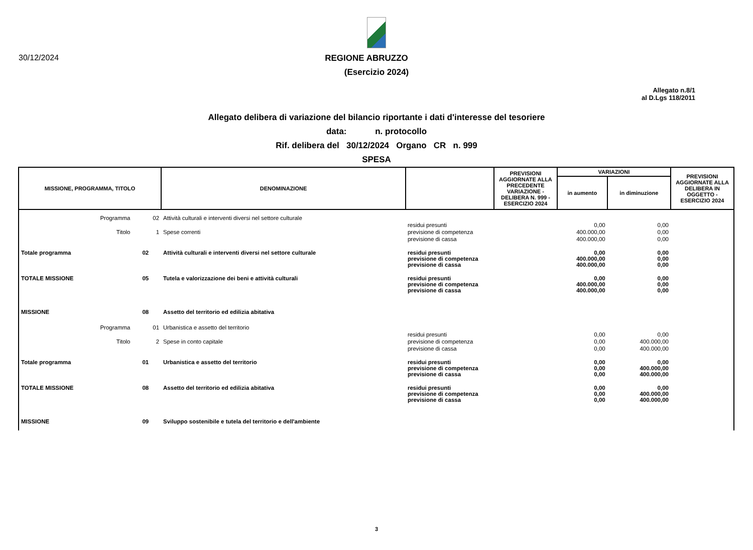30/12/2024 REGIONE ABRUZZO
(Esercizio 2024)
Allegato n.8/1
al D.Lgs 118/2011
Allegato delibera di variazione del bilancio riportante i dati d'interesse del tesoriere
data: n. protocollo
Rif. delibera del 30/12/2024 Organo CR n. 999
SPESA
| MISSIONE, PROGRAMMA, TITOLO | | | DENOMINAZIONE | | PREVISIONI AGGIORNATE ALLA PRECEDENTE VARIAZIONE - DELIBERA N. 999 - ESERCIZIO 2024 | VARIAZIONI | | PREVISIONI AGGIORNATE ALLA DELIBERA IN OGGETTO - ESERCIZIO 2024 |
| --- | --- | --- | --- | --- | --- | --- | --- | --- |
| | | | | | | in aumento | in diminuzione | |
| Programma | | 02 | Attività culturali e interventi diversi nel settore culturale | | | | | |
| | | | | residui presunti | | 0,00 | 0,00 | |
| Titolo | | 1 | Spese correnti | previsione di competenza | | 400.000,00 | 0,00 | |
| | | | | previsione di cassa | | 400.000,00 | 0,00 | |
| Totale programma | | 02 | Attività culturali e interventi diversi nel settore culturale | residui presunti previsione di competenza previsione di cassa | | 0,00 400.000,00 400.000,00 | 0,00 0,00 0,00 | |
| TOTALE MISSIONE | | 05 | Tutela e valorizzazione dei beni e attività culturali | residui presunti previsione di competenza previsione di cassa | | 0,00 400.000,00 400.000,00 | 0,00 0,00 0,00 | |
| MISSIONE | | 08 | Assetto del territorio ed edilizia abitativa | | | | | |
| Programma | | 01 | Urbanistica e assetto del territorio | | | | | |
| | | | | residui presunti | | 0,00 | 0,00 | |
| Titolo | | 2 | Spese in conto capitale | previsione di competenza | | 0,00 | 400.000,00 | |
| | | | | previsione di cassa | | 0,00 | 400.000,00 | |
| Totale programma | | 01 | Urbanistica e assetto del territorio | residui presunti previsione di competenza previsione di cassa | | 0,00 0,00 0,00 | 0,00 400.000,00 400.000,00 | |
| TOTALE MISSIONE | | 08 | Assetto del territorio ed edilizia abitativa | residui presunti previsione di competenza previsione di cassa | | 0,00 0,00 0,00 | 0,00 400.000,00 400.000,00 | |
| MISSIONE | | 09 | Sviluppo sostenibile e tutela del territorio e dell'ambiente | | | | | |
3